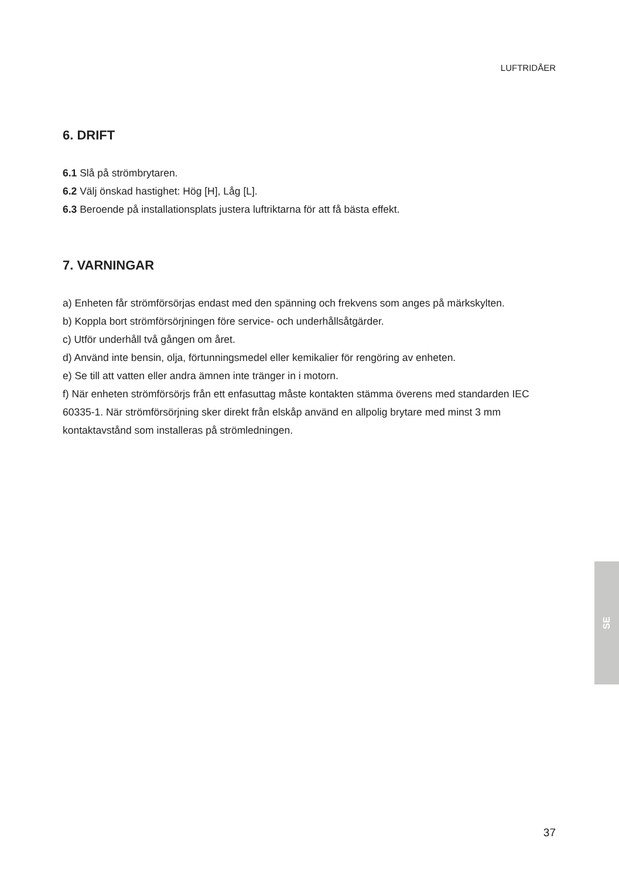LUFTRIDÅER
6. DRIFT
6.1 Slå på strömbrytaren.
6.2 Välj önskad hastighet: Hög [H], Låg [L].
6.3 Beroende på installationsplats justera luftriktarna för att få bästa effekt.
7. VARNINGAR
a) Enheten får strömförsörjas endast med den spänning och frekvens som anges på märkskylten.
b) Koppla bort strömförsörjningen före service- och underhållsåtgärder.
c) Utför underhåll två gången om året.
d) Använd inte bensin, olja, förtunningsmedel eller kemikalier för rengöring av enheten.
e) Se till att vatten eller andra ämnen inte tränger in i motorn.
f) När enheten strömförsörjs från ett enfasuttag måste kontakten stämma överens med standarden IEC 60335-1. När strömförsörjning sker direkt från elskåp använd en allpolig brytare med minst 3 mm kontaktavstånd som installeras på strömledningen.
SE
37